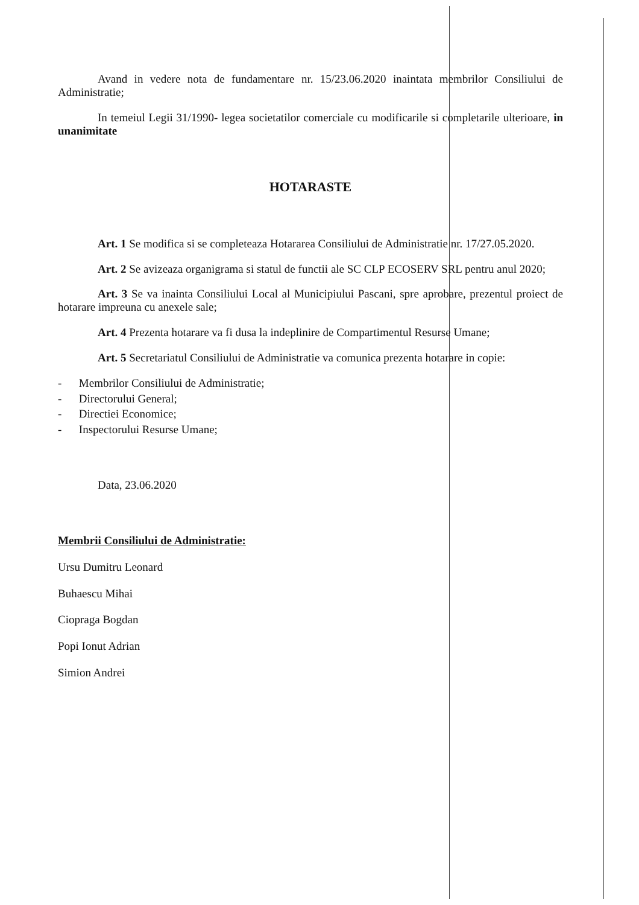Avand in vedere nota de fundamentare nr. 15/23.06.2020 inaintata membrilor Consiliului de Administratie;
In temeiul Legii 31/1990- legea societatilor comerciale cu modificarile si completarile ulterioare, in unanimitate
HOTARASTE
Art. 1 Se modifica si se completeaza Hotararea Consiliului de Administratie nr. 17/27.05.2020.
Art. 2 Se avizeaza organigrama si statul de functii ale SC CLP ECOSERV SRL pentru anul 2020;
Art. 3 Se va inainta Consiliului Local al Municipiului Pascani, spre aprobare, prezentul proiect de hotarare impreuna cu anexele sale;
Art. 4 Prezenta hotarare va fi dusa la indeplinire de Compartimentul Resurse Umane;
Art. 5 Secretariatul Consiliului de Administratie va comunica prezenta hotarare in copie:
- Membrilor Consiliului de Administratie;
- Directorului General;
- Directiei Economice;
- Inspectorului Resurse Umane;
Data, 23.06.2020
Membrii Consiliului de Administratie:
Ursu Dumitru Leonard
Buhaescu Mihai
Ciopraga Bogdan
Popi Ionut Adrian
Simion Andrei